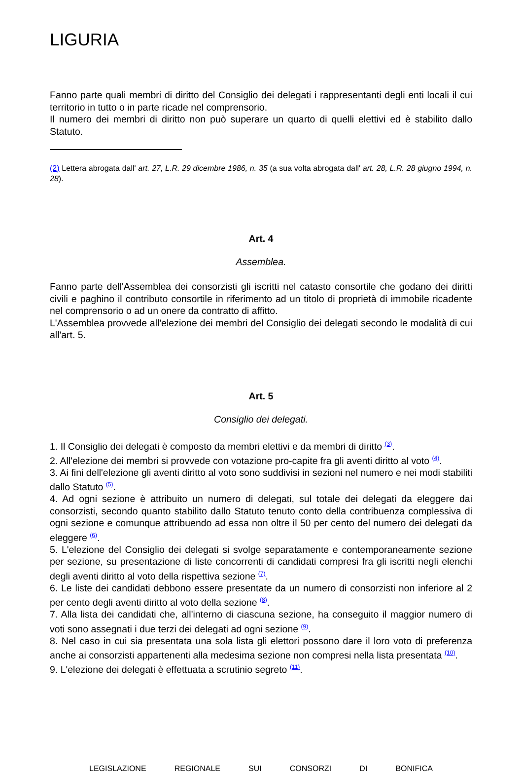LIGURIA
Fanno parte quali membri di diritto del Consiglio dei delegati i rappresentanti degli enti locali il cui territorio in tutto o in parte ricade nel comprensorio.
Il numero dei membri di diritto non può superare un quarto di quelli elettivi ed è stabilito dallo Statuto.
(2) Lettera abrogata dall' art. 27, L.R. 29 dicembre 1986, n. 35 (a sua volta abrogata dall' art. 28, L.R. 28 giugno 1994, n. 28).
Art. 4
Assemblea.
Fanno parte dell'Assemblea dei consorzisti gli iscritti nel catasto consortile che godano dei diritti civili e paghino il contributo consortile in riferimento ad un titolo di proprietà di immobile ricadente nel comprensorio o ad un onere da contratto di affitto.
L'Assemblea provvede all'elezione dei membri del Consiglio dei delegati secondo le modalità di cui all'art. 5.
Art. 5
Consiglio dei delegati.
1. Il Consiglio dei delegati è composto da membri elettivi e da membri di diritto <sup>(3)</sup>.
2. All'elezione dei membri si provvede con votazione pro-capite fra gli aventi diritto al voto <sup>(4)</sup>.
3. Ai fini dell'elezione gli aventi diritto al voto sono suddivisi in sezioni nel numero e nei modi stabiliti dallo Statuto <sup>(5)</sup>.
4. Ad ogni sezione è attribuito un numero di delegati, sul totale dei delegati da eleggere dai consorzisti, secondo quanto stabilito dallo Statuto tenuto conto della contribuenza complessiva di ogni sezione e comunque attribuendo ad essa non oltre il 50 per cento del numero dei delegati da eleggere <sup>(6)</sup>.
5. L'elezione del Consiglio dei delegati si svolge separatamente e contemporaneamente sezione per sezione, su presentazione di liste concorrenti di candidati compresi fra gli iscritti negli elenchi degli aventi diritto al voto della rispettiva sezione <sup>(7)</sup>.
6. Le liste dei candidati debbono essere presentate da un numero di consorzisti non inferiore al 2 per cento degli aventi diritto al voto della sezione <sup>(8)</sup>.
7. Alla lista dei candidati che, all'interno di ciascuna sezione, ha conseguito il maggior numero di voti sono assegnati i due terzi dei delegati ad ogni sezione <sup>(9)</sup>.
8. Nel caso in cui sia presentata una sola lista gli elettori possono dare il loro voto di preferenza anche ai consorzisti appartenenti alla medesima sezione non compresi nella lista presentata <sup>(10)</sup>.
9. L'elezione dei delegati è effettuata a scrutinio segreto <sup>(11)</sup>.
LEGISLAZIONE REGIONALE SUI CONSORZI DI BONIFICA